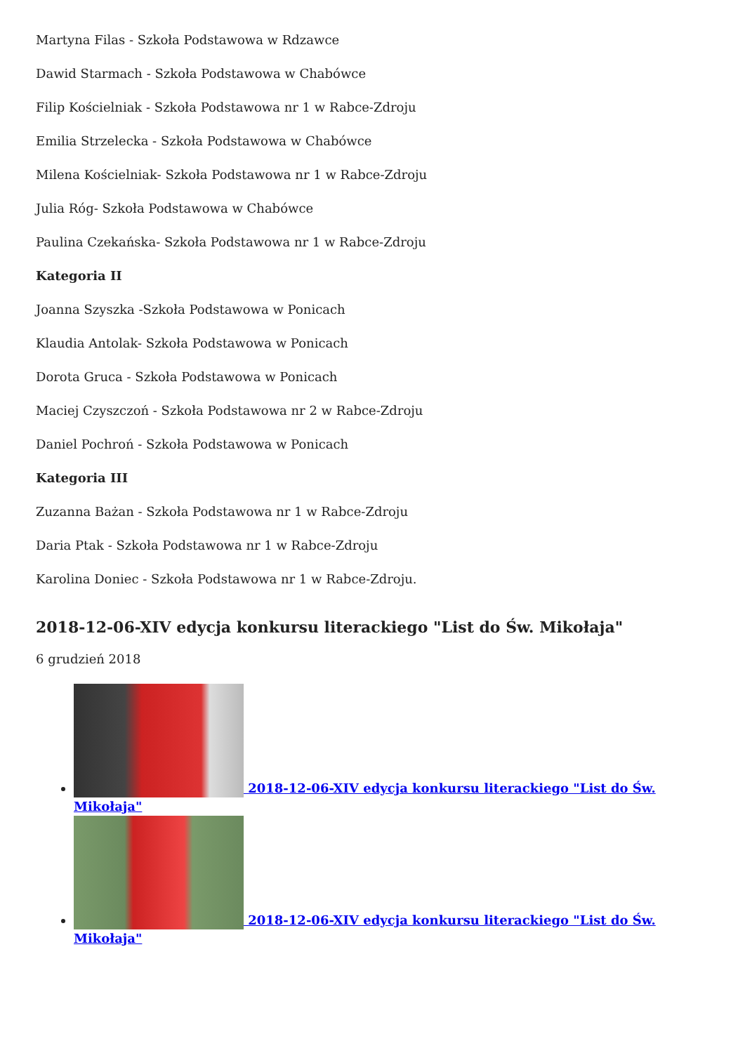Martyna Filas - Szkoła Podstawowa w Rdzawce
Dawid Starmach - Szkoła Podstawowa w Chabówce
Filip Kościelniak - Szkoła Podstawowa nr 1 w Rabce-Zdroju
Emilia Strzelecka - Szkoła Podstawowa w Chabówce
Milena Kościelniak- Szkoła Podstawowa nr 1 w Rabce-Zdroju
Julia Róg- Szkoła Podstawowa w Chabówce
Paulina Czekańska- Szkoła Podstawowa nr 1 w Rabce-Zdroju
Kategoria II
Joanna Szyszka -Szkoła Podstawowa w Ponicach
Klaudia Antolak- Szkoła Podstawowa w Ponicach
Dorota Gruca - Szkoła Podstawowa w Ponicach
Maciej Czyszczoń - Szkoła Podstawowa nr 2 w Rabce-Zdroju
Daniel Pochroń - Szkoła Podstawowa w Ponicach
Kategoria III
Zuzanna Bażan - Szkoła Podstawowa nr 1 w Rabce-Zdroju
Daria Ptak - Szkoła Podstawowa nr 1 w Rabce-Zdroju
Karolina Doniec - Szkoła Podstawowa nr 1 w Rabce-Zdroju.
2018-12-06-XIV edycja konkursu literackiego "List do Św. Mikołaja"
6 grudzień 2018
2018-12-06-XIV edycja konkursu literackiego "List do Św. Mikołaja"
2018-12-06-XIV edycja konkursu literackiego "List do Św. Mikołaja"